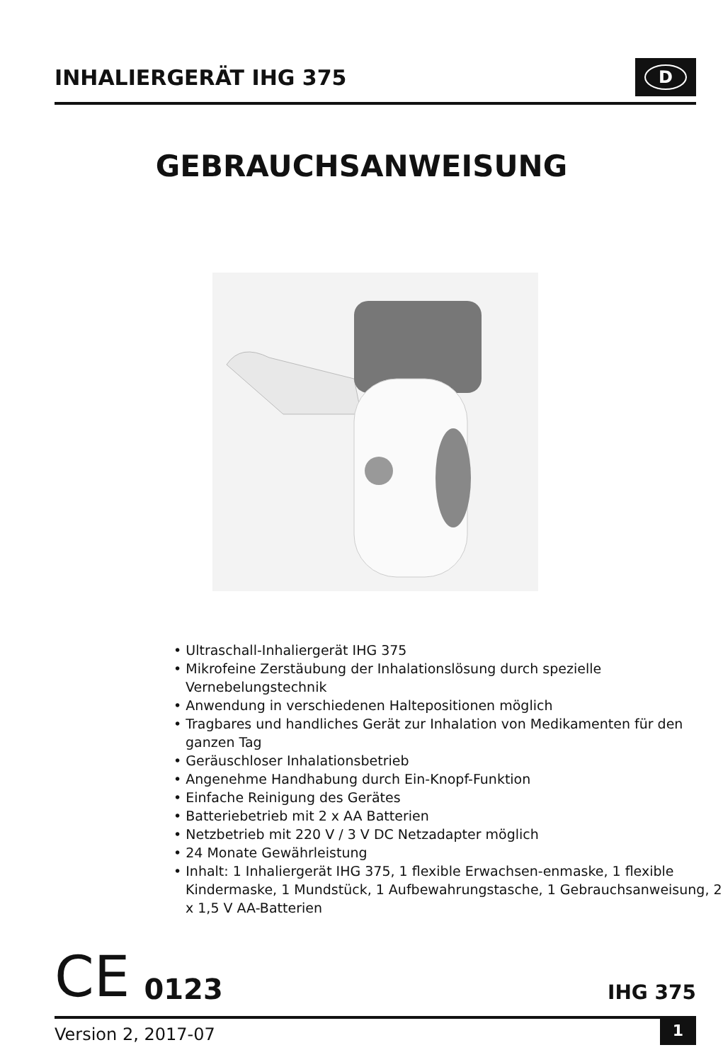INHALIERGERÄT IHG 375
D
GEBRAUCHSANWEISUNG
• Ultraschall-Inhaliergerät IHG 375
• Mikrofeine Zerstäubung der Inhalationslösung durch spezielle Vernebelungstechnik
• Anwendung in verschiedenen Haltepositionen möglich
• Tragbares und handliches Gerät zur Inhalation von Medikamenten für den ganzen Tag
• Geräuschloser Inhalationsbetrieb
• Angenehme Handhabung durch Ein-Knopf-Funktion
• Einfache Reinigung des Gerätes
• Batteriebetrieb mit 2 x AA Batterien
• Netzbetrieb mit 220 V / 3 V DC Netzadapter möglich
• 24 Monate Gewährleistung
• Inhalt: 1 Inhaliergerät IHG 375, 1 flexible Erwachsen-enmaske, 1 flexible Kindermaske, 1 Mundstück, 1 Aufbewahrungstasche, 1 Gebrauchsanweisung, 2 x 1,5 V AA-Batterien
CE 0123
IHG 375
Version 2, 2017-07 1